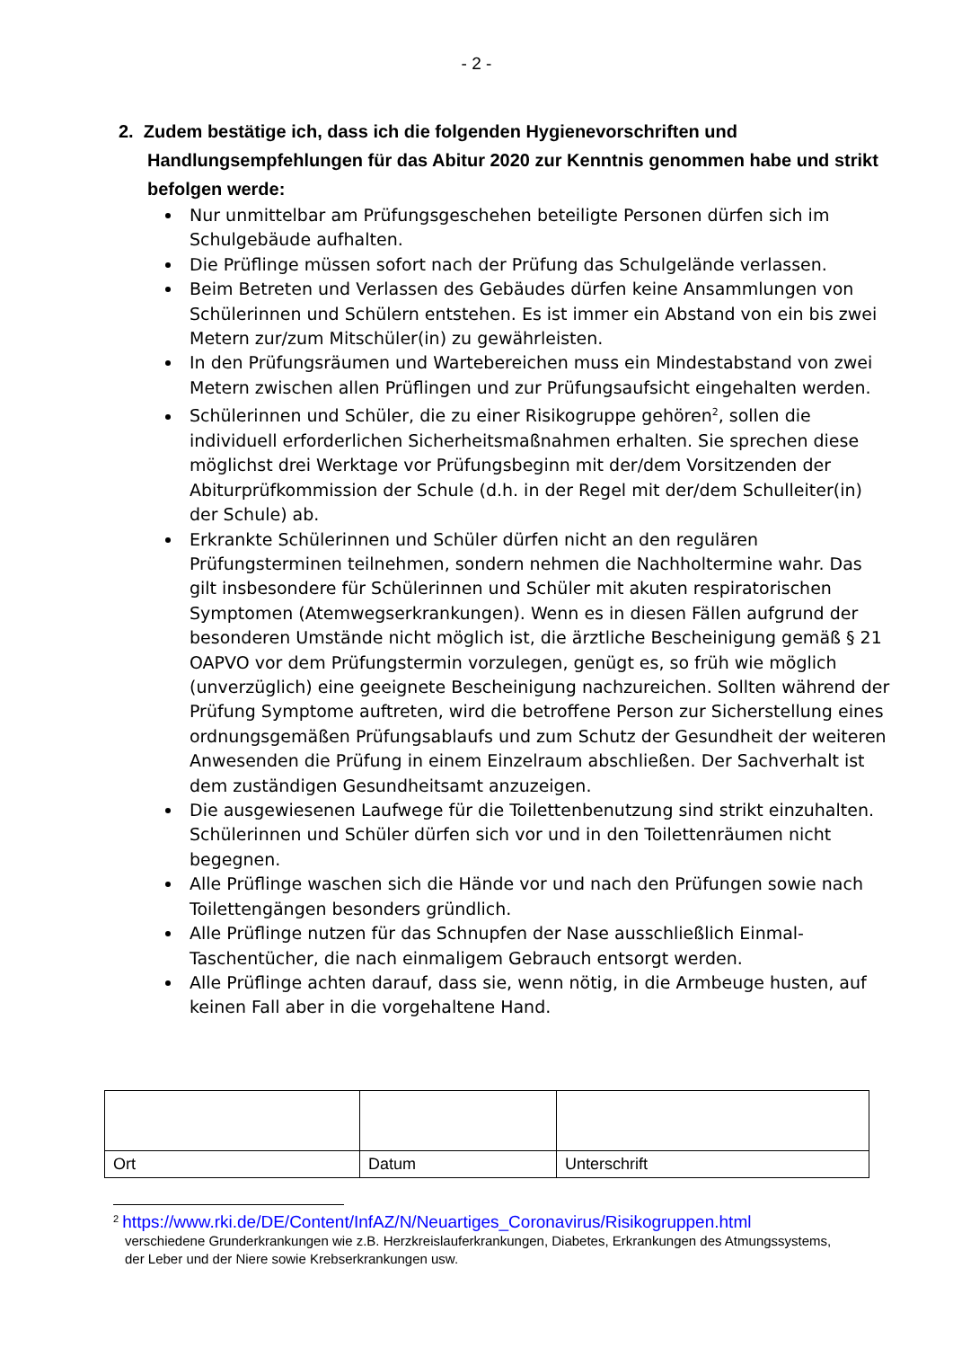- 2 -
2. Zudem bestätige ich, dass ich die folgenden Hygienevorschriften und Handlungsempfehlungen für das Abitur 2020 zur Kenntnis genommen habe und strikt befolgen werde:
Nur unmittelbar am Prüfungsgeschehen beteiligte Personen dürfen sich im Schulgebäude aufhalten.
Die Prüflinge müssen sofort nach der Prüfung das Schulgelände verlassen.
Beim Betreten und Verlassen des Gebäudes dürfen keine Ansammlungen von Schülerinnen und Schülern entstehen. Es ist immer ein Abstand von ein bis zwei Metern zur/zum Mitschüler(in) zu gewährleisten.
In den Prüfungsräumen und Wartebereichen muss ein Mindestabstand von zwei Metern zwischen allen Prüflingen und zur Prüfungsaufsicht eingehalten werden.
Schülerinnen und Schüler, die zu einer Risikogruppe gehören<sup>2</sup>, sollen die individuell erforderlichen Sicherheitsmaßnahmen erhalten. Sie sprechen diese möglichst drei Werktage vor Prüfungsbeginn mit der/dem Vorsitzenden der Abiturprüfkommission der Schule (d.h. in der Regel mit der/dem Schulleiter(in) der Schule) ab.
Erkrankte Schülerinnen und Schüler dürfen nicht an den regulären Prüfungsterminen teilnehmen, sondern nehmen die Nachholtermine wahr. Das gilt insbesondere für Schülerinnen und Schüler mit akuten respiratorischen Symptomen (Atemwegserkrankungen). Wenn es in diesen Fällen aufgrund der besonderen Umstände nicht möglich ist, die ärztliche Bescheinigung gemäß § 21 OAPVO vor dem Prüfungstermin vorzulegen, genügt es, so früh wie möglich (unverzüglich) eine geeignete Bescheinigung nachzureichen. Sollten während der Prüfung Symptome auftreten, wird die betroffene Person zur Sicherstellung eines ordnungsgemäßen Prüfungsablaufs und zum Schutz der Gesundheit der weiteren Anwesenden die Prüfung in einem Einzelraum abschließen. Der Sachverhalt ist dem zuständigen Gesundheitsamt anzuzeigen.
Die ausgewiesenen Laufwege für die Toilettenbenutzung sind strikt einzuhalten. Schülerinnen und Schüler dürfen sich vor und in den Toilettenräumen nicht begegnen.
Alle Prüflinge waschen sich die Hände vor und nach den Prüfungen sowie nach Toilettengängen besonders gründlich.
Alle Prüflinge nutzen für das Schnupfen der Nase ausschließlich Einmal-Taschentücher, die nach einmaligem Gebrauch entsorgt werden.
Alle Prüflinge achten darauf, dass sie, wenn nötig, in die Armbeuge husten, auf keinen Fall aber in die vorgehaltene Hand.
| Ort | Datum | Unterschrift |
<sup>2</sup> https://www.rki.de/DE/Content/InfAZ/N/Neuartiges_Coronavirus/Risikogruppen.html
verschiedene Grunderkrankungen wie z.B. Herzkreislauferkrankungen, Diabetes, Erkrankungen des Atmungssystems, der Leber und der Niere sowie Krebserkrankungen usw.